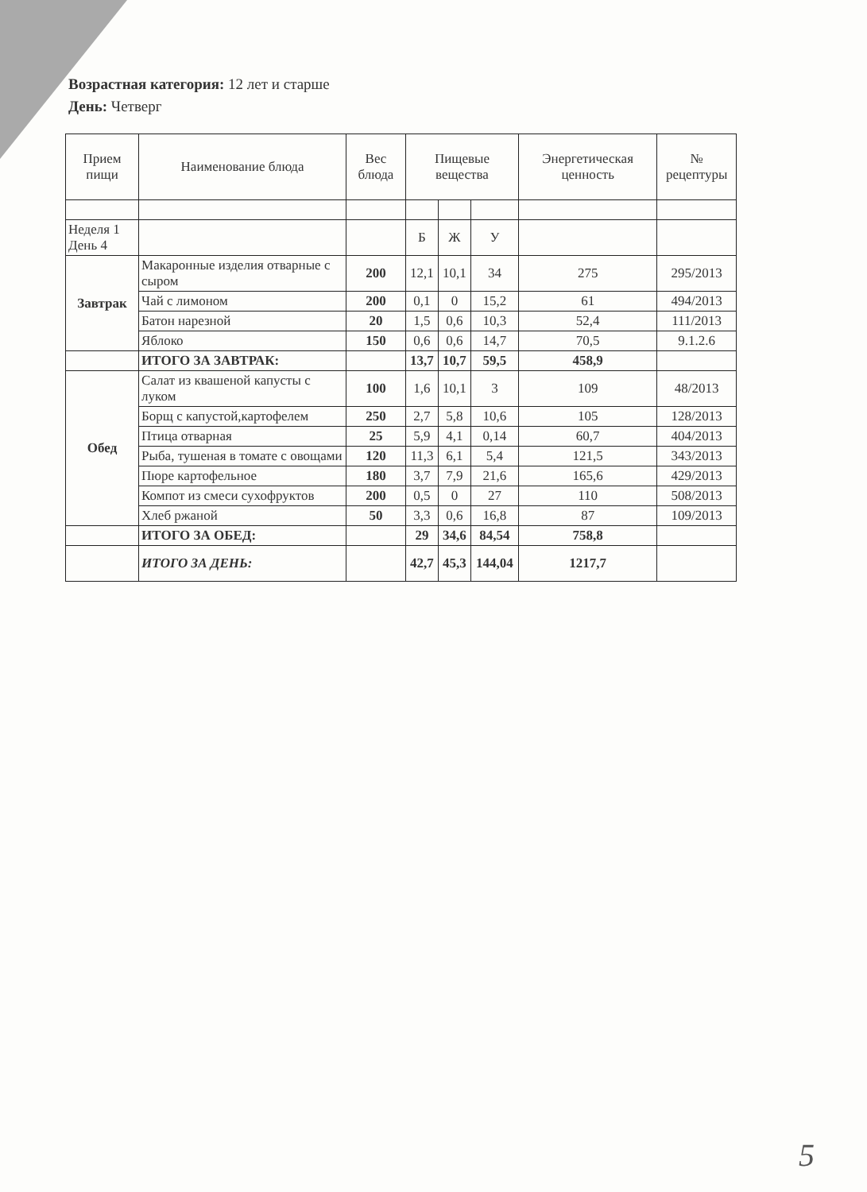Возрастная категория: 12 лет и старше
День: Четверг
| Прием пищи | Наименование блюда | Вес блюда | Пищевые вещества | | | Энергетическая ценность | № рецептуры |
| --- | --- | --- | --- | --- | --- | --- | --- |
| Неделя 1 День 4 | | | Б | Ж | У | | |
| Завтрак | Макаронные изделия отварные с сыром | 200 | 12,1 | 10,1 | 34 | 275 | 295/2013 |
| | Чай с лимоном | 200 | 0,1 | 0 | 15,2 | 61 | 494/2013 |
| | Батон нарезной | 20 | 1,5 | 0,6 | 10,3 | 52,4 | 111/2013 |
| | Яблоко | 150 | 0,6 | 0,6 | 14,7 | 70,5 | 9.1.2.6 |
| | ИТОГО ЗА ЗАВТРАК: | | 13,7 | 10,7 | 59,5 | 458,9 | |
| Обед | Салат из квашеной капусты с луком | 100 | 1,6 | 10,1 | 3 | 109 | 48/2013 |
| | Борщ с капустой,картофелем | 250 | 2,7 | 5,8 | 10,6 | 105 | 128/2013 |
| | Птица отварная | 25 | 5,9 | 4,1 | 0,14 | 60,7 | 404/2013 |
| | Рыба, тушеная в томате с овощами | 120 | 11,3 | 6,1 | 5,4 | 121,5 | 343/2013 |
| | Пюре картофельное | 180 | 3,7 | 7,9 | 21,6 | 165,6 | 429/2013 |
| | Компот из смеси сухофруктов | 200 | 0,5 | 0 | 27 | 110 | 508/2013 |
| | Хлеб ржаной | 50 | 3,3 | 0,6 | 16,8 | 87 | 109/2013 |
| | ИТОГО ЗА ОБЕД: | | 29 | 34,6 | 84,54 | 758,8 | |
| | ИТОГО ЗА ДЕНЬ: | | 42,7 | 45,3 | 144,04 | 1217,7 | |
5